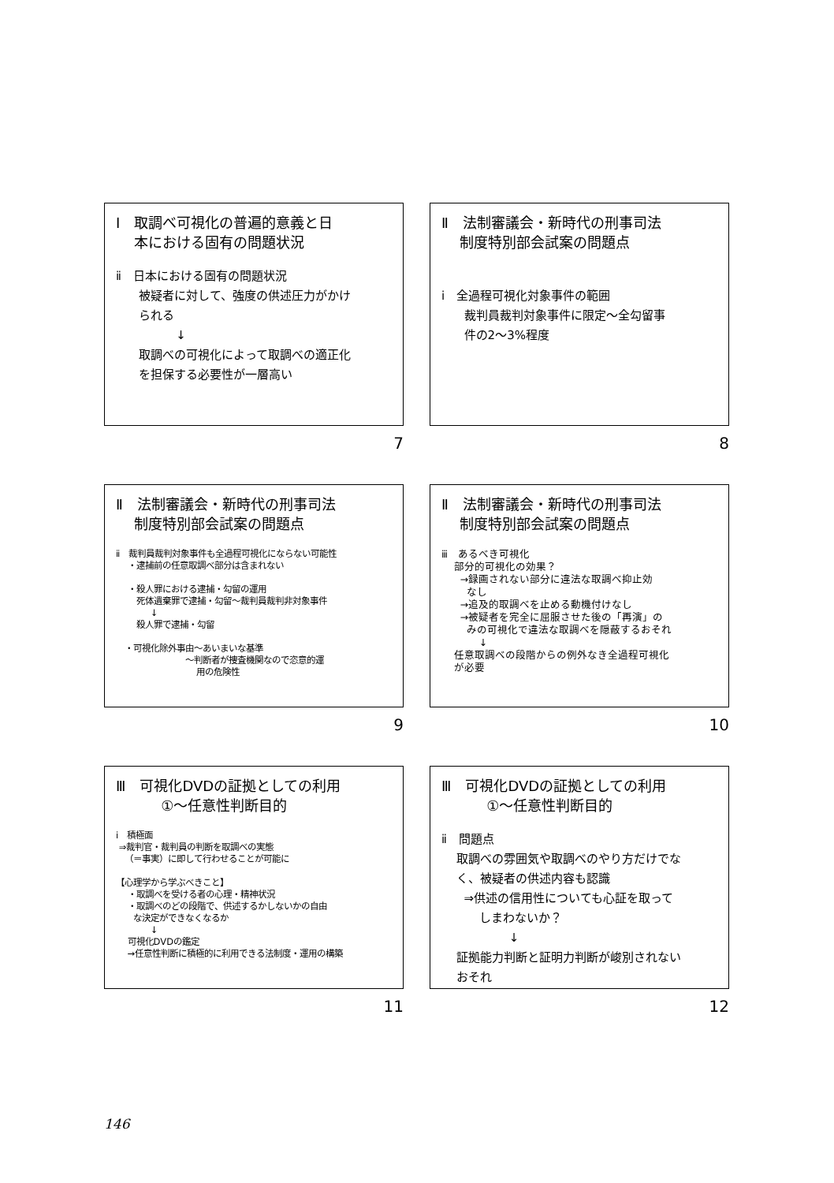Ⅰ　取調べ可視化の普遍的意義と日
本における固有の問題状況
ⅱ　日本における固有の問題状況
被疑者に対して、強度の供述圧力がかけ
られる
↓
取調べの可視化によって取調べの適正化
を担保する必要性が一層高い
7
Ⅱ　法制審議会・新時代の刑事司法
制度特別部会試案の問題点
ⅰ　全過程可視化対象事件の範囲
裁判員裁判対象事件に限定～全勾留事
件の2～3%程度
8
Ⅱ　法制審議会・新時代の刑事司法
制度特別部会試案の問題点
ⅱ　裁判員裁判対象事件も全過程可視化にならない可能性
・逮捕前の任意取調べ部分は含まれない
・殺人罪における逮捕・勾留の運用
死体遺棄罪で逮捕・勾留～裁判員裁判非対象事件
↓
殺人罪で逮捕・勾留
・可視化除外事由～あいまいな基準
～判断者が捜査機関なので恣意的運
用の危険性
9
Ⅱ　法制審議会・新時代の刑事司法
制度特別部会試案の問題点
ⅲ　あるべき可視化
部分的可視化の効果？
→録画されない部分に違法な取調べ抑止効
なし
→追及的取調べを止める動機付けなし
→被疑者を完全に屈服させた後の「再演」の
みの可視化で違法な取調べを隠蔽するおそれ
↓
任意取調べの段階からの例外なき全過程可視化
が必要
10
Ⅲ　可視化DVDの証拠としての利用
①～任意性判断目的
ⅰ　積極面
⇒裁判官・裁判員の判断を取調べの実態
（＝事実）に即して行わせることが可能に
【心理学から学ぶべきこと】
・取調べを受ける者の心理・精神状況
・取調べのどの段階で、供述するかしないかの自由
な決定ができなくなるか
↓
可視化DVDの鑑定
→任意性判断に積極的に利用できる法制度・運用の構築
11
Ⅲ　可視化DVDの証拠としての利用
①～任意性判断目的
ⅱ　問題点
取調べの雰囲気や取調べのやり方だけでな
く、被疑者の供述内容も認識
⇒供述の信用性についても心証を取って
しまわないか？
↓
証拠能力判断と証明力判断が峻別されない
おそれ
12
146